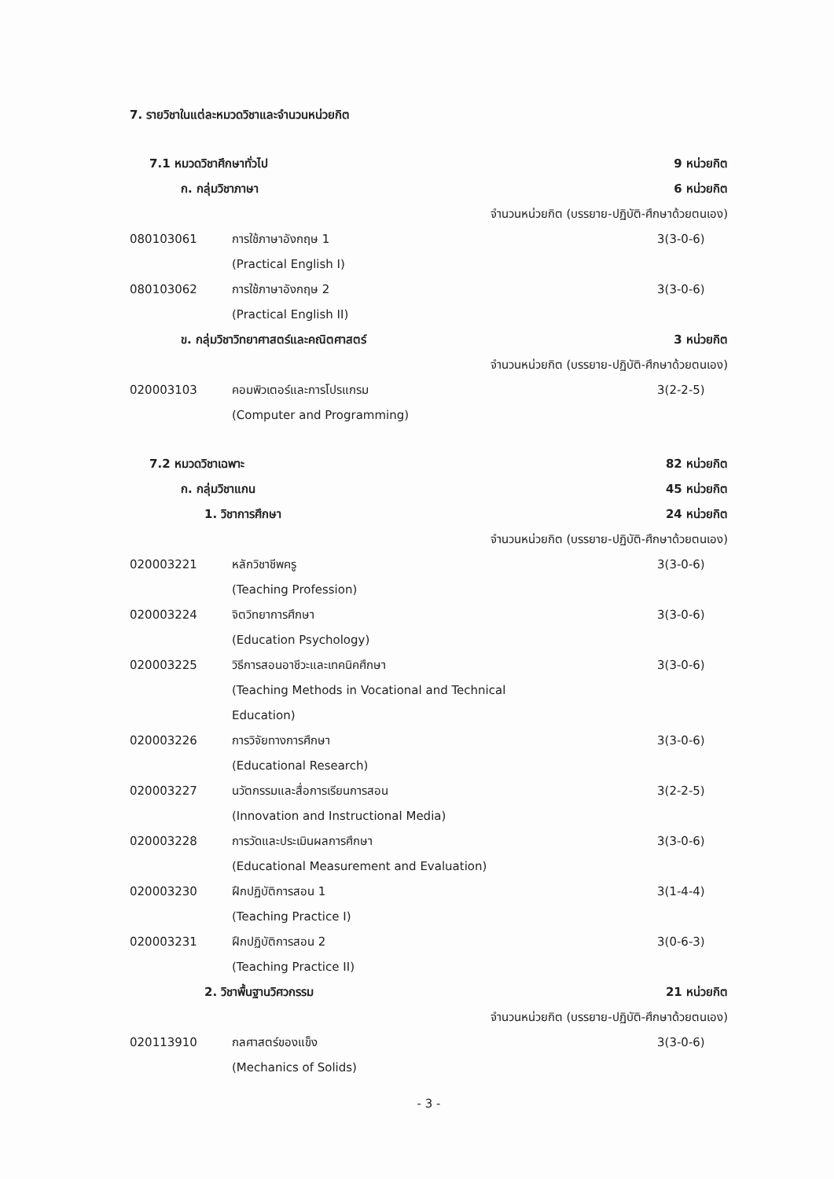7. รายวิชาในแต่ละหมวดวิชาและจำนวนหน่วยกิต
7.1 หมวดวิชาศึกษาทั่วไป 9 หน่วยกิต
ก. กลุ่มวิชาภาษา 6 หน่วยกิต
จำนวนหน่วยกิต (บรรยาย-ปฏิบัติ-ศึกษาด้วยตนเอง)
080103061 การใช้ภาษาอังกฤษ 1
(Practical English I) 3(3-0-6)
080103062 การใช้ภาษาอังกฤษ 2
(Practical English II) 3(3-0-6)
ข. กลุ่มวิชาวิทยาศาสตร์และคณิตศาสตร์ 3 หน่วยกิต
จำนวนหน่วยกิต (บรรยาย-ปฏิบัติ-ศึกษาด้วยตนเอง)
020003103 คอมพิวเตอร์และการโปรแกรม
(Computer and Programming) 3(2-2-5)
7.2 หมวดวิชาเฉพาะ 82 หน่วยกิต
ก. กลุ่มวิชาแกน 45 หน่วยกิต
1. วิชาการศึกษา 24 หน่วยกิต
จำนวนหน่วยกิต (บรรยาย-ปฏิบัติ-ศึกษาด้วยตนเอง)
020003221 หลักวิชาชีพครู
(Teaching Profession) 3(3-0-6)
020003224 จิตวิทยาการศึกษา
(Education Psychology) 3(3-0-6)
020003225 วิธีการสอนอาชีวะและเทคนิคศึกษา
(Teaching Methods in Vocational and Technical
Education) 3(3-0-6)
020003226 การวิจัยทางการศึกษา
(Educational Research) 3(3-0-6)
020003227 นวัตกรรมและสื่อการเรียนการสอน
(Innovation and Instructional Media) 3(2-2-5)
020003228 การวัดและประเมินผลการศึกษา
(Educational Measurement and Evaluation) 3(3-0-6)
020003230 ฝึกปฏิบัติการสอน 1
(Teaching Practice I) 3(1-4-4)
020003231 ฝึกปฏิบัติการสอน 2
(Teaching Practice II) 3(0-6-3)
2. วิชาพื้นฐานวิศวกรรม 21 หน่วยกิต
จำนวนหน่วยกิต (บรรยาย-ปฏิบัติ-ศึกษาด้วยตนเอง)
020113910 กลศาสตร์ของแข็ง
(Mechanics of Solids) 3(3-0-6)
- 3 -